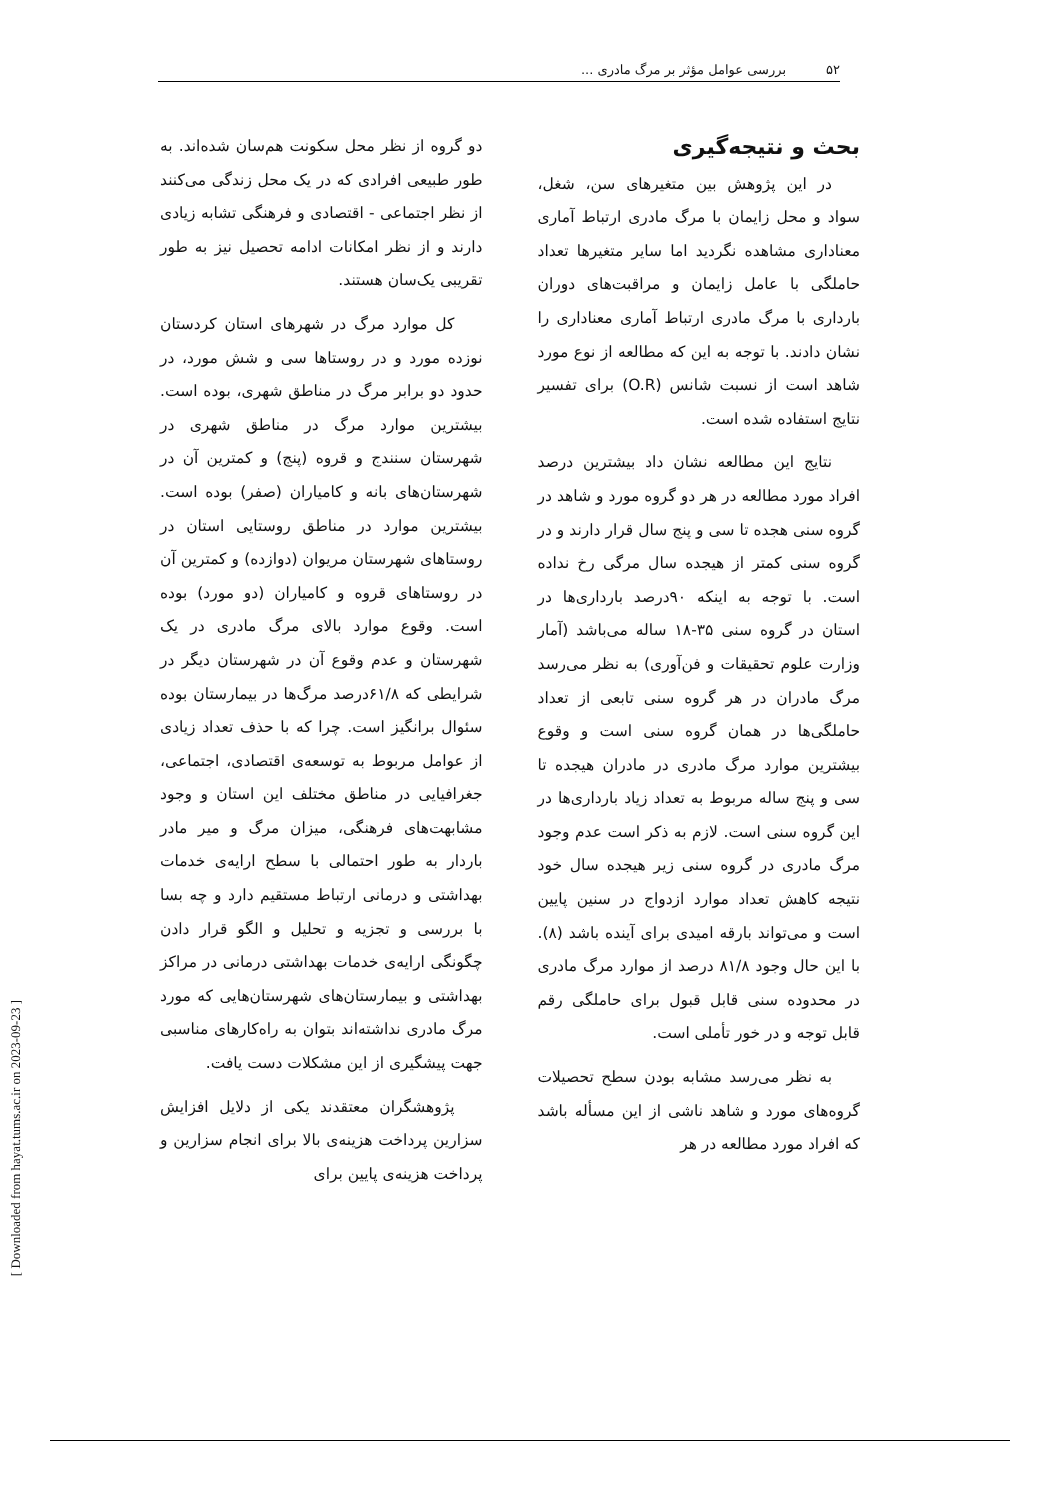۵۲ بررسی عوامل مؤثر بر مرگ مادری ...
بحث و نتیجه‌گیری
در این پژوهش بین متغیرهای سن، شغل، سواد و محل زایمان با مرگ مادری ارتباط آماری معناداری مشاهده نگردید اما سایر متغیرها تعداد حاملگی با عامل زایمان و مراقبت‌های دوران بارداری با مرگ مادری ارتباط آماری معناداری را نشان دادند. با توجه به این که مطالعه از نوع مورد شاهد است از نسبت شانس (O.R) برای تفسیر نتایج استفاده شده است.
نتایج این مطالعه نشان داد بیشترین درصد افراد مورد مطالعه در هر دو گروه مورد و شاهد در گروه سنی هجده تا سی و پنج سال قرار دارند و در گروه سنی کمتر از هیجده سال مرگی رخ نداده است. با توجه به اینکه ۹۰درصد بارداری‌ها در استان در گروه سنی ۳۵-۱۸ ساله می‌باشد (آمار وزارت علوم تحقیقات و فن‌آوری) به نظر می‌رسد مرگ مادران در هر گروه سنی تابعی از تعداد حاملگی‌ها در همان گروه سنی است و وقوع بیشترین موارد مرگ مادری در مادران هیجده تا سی و پنج ساله مربوط به تعداد زیاد بارداری‌ها در این گروه سنی است. لازم به ذکر است عدم وجود مرگ مادری در گروه سنی زیر هیجده سال خود نتیجه کاهش تعداد موارد ازدواج در سنین پایین است و می‌تواند بارقه امیدی برای آینده باشد (۸). با این حال وجود ۸۱/۸ درصد از موارد مرگ مادری در محدوده سنی قابل قبول برای حاملگی رقم قابل توجه و در خور تأملی است.
به نظر می‌رسد مشابه بودن سطح تحصیلات گروه‌های مورد و شاهد ناشی از این مسأله باشد که افراد مورد مطالعه در هر
دو گروه از نظر محل سکونت هم‌سان شده‌اند. به طور طبیعی افرادی که در یک محل زندگی می‌کنند از نظر اجتماعی - اقتصادی و فرهنگی تشابه زیادی دارند و از نظر امکانات ادامه تحصیل نیز به طور تقریبی یک‌سان هستند.
کل موارد مرگ در شهرهای استان کردستان نوزده مورد و در روستاها سی و شش مورد، در حدود دو برابر مرگ در مناطق شهری، بوده است. بیشترین موارد مرگ در مناطق شهری در شهرستان سنندج و قروه (پنج) و کمترین آن در شهرستان‌های بانه و کامیاران (صفر) بوده است. بیشترین موارد در مناطق روستایی استان در روستاهای شهرستان مریوان (دوازده) و کمترین آن در روستاهای قروه و کامیاران (دو مورد) بوده است. وقوع موارد بالای مرگ مادری در یک شهرستان و عدم وقوع آن در شهرستان دیگر در شرایطی که ۶۱/۸درصد مرگ‌ها در بیمارستان بوده سئوال برانگیز است. چرا که با حذف تعداد زیادی از عوامل مربوط به توسعه‌ی اقتصادی، اجتماعی، جغرافیایی در مناطق مختلف این استان و وجود مشابهت‌های فرهنگی، میزان مرگ و میر مادر باردار به طور احتمالی با سطح ارایه‌ی خدمات بهداشتی و درمانی ارتباط مستقیم دارد و چه بسا با بررسی و تجزیه و تحلیل و الگو قرار دادن چگونگی ارایه‌ی خدمات بهداشتی درمانی در مراکز بهداشتی و بیمارستان‌های شهرستان‌هایی که مورد مرگ مادری نداشته‌اند بتوان به راه‌کارهای مناسبی جهت پیشگیری از این مشکلات دست یافت.
پژوهشگران معتقدند یکی از دلایل افزایش سزارین پرداخت هزینه‌ی بالا برای انجام سزارین و پرداخت هزینه‌ی پایین برای
[ Downloaded from hayat.tums.ac.ir on 2023-09-23 ]